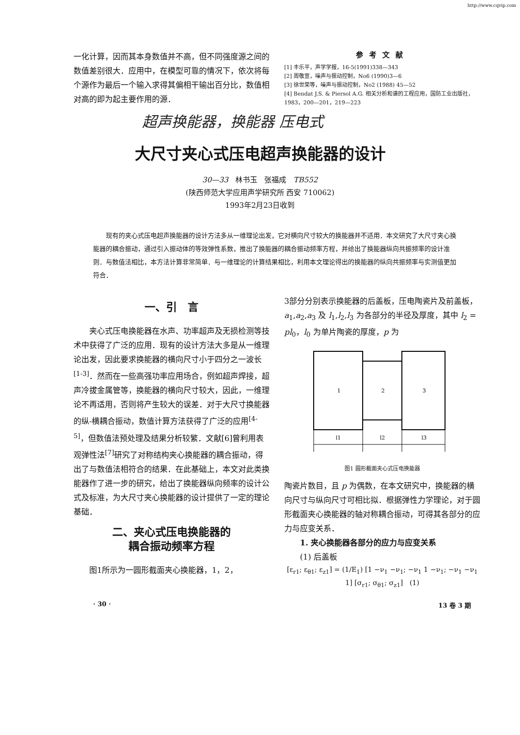http://www.cqvip.com
一化计算，因而其本身数值并不高，但不同强度源之间的数值差别很大．应用中，在模型可靠的情况下，依次将每个源作为最后一个输入求得其偏相干输出百分比，数值相对高的即为起主要作用的源．
参考文献
[1] 丰乐平，声学学报，16-5(1991)338—343
[2] 周敬宣，噪声与振动控制，No6 (1990)3—6
[3] 徐世荣等，噪声与振动控制，No2 (1988) 45—52
[4] Bendat J.S. & Piersol A.G. 相关分析和谱的工程应用，国防工业出版社，1983，200—201，219—223
超声换能器，换能器 压电式
大尺寸夹心式压电超声换能器的设计
30—33 林书玉 张福成 TB552
(陕西师范大学应用声学研究所 西安 710062)
1993年2月23日收到
现有的夹心式压电超声换能器的设计方法多从一维理论出发，它对横向尺寸较大的换能器并不适用．本文研究了大尺寸夹心换能器的耦合振动，通过引入振动体的等效弹性系数，推出了换能器的耦合振动频率方程，并给出了换能器纵向共振频率的设计准则．与数值法相比，本方法计算非常简单．与一维理论的计算结果相比，利用本文理论得出的换能器的纵向共振频率与实测值更加符合．
一、引　言
夹心式压电换能器在水声、功率超声及无损检测等技术中获得了广泛的应用．现有的设计方法大多是从一维理论出发，因此要求换能器的横向尺寸小于四分之一波长<sup>[1-3]</sup>．然而在一些高强功率应用场合，例如超声焊接，超声冷拔金属管等，换能器的横向尺寸较大，因此，一维理论不再适用，否则将产生较大的误差．对于大尺寸换能器的纵-横耦合振动，数值计算方法获得了广泛的应用<sup>[4-5]</sup>，但数值法预处理及结果分析较繁．文献[6]曾利用表观弹性法<sup>[7]</sup>研究了对称结构夹心换能器的耦合振动，得出了与数值法相符合的结果．在此基础上，本文对此类换能器作了进一步的研究，给出了换能器纵向频率的设计公式及标准，为大尺寸夹心换能器的设计提供了一定的理论基础．
二、夹心式压电换能器的
耦合振动频率方程
图1所示为一圆形截面夹心换能器，1，2，
3部分分别表示换能器的后盖板，压电陶瓷片及前盖板，a<sub>1</sub>,a<sub>2</sub>,a<sub>3</sub> 及 l<sub>1</sub>,l<sub>2</sub>,l<sub>3</sub> 为各部分的半径及厚度，其中 l<sub>2</sub> = pl<sub>0</sub>，l<sub>0</sub> 为单片陶瓷的厚度，p 为
1
2
3
l1
l2
l3
图1 圆形截面夹心式压电换能器
陶瓷片数目，且 p 为偶数，在本文研究中，换能器的横向尺寸与纵向尺寸可相比拟．根据弹性力学理论，对于圆形截面夹心换能器的轴对称耦合振动，可得其各部分的应力与应变关系．
1. 夹心换能器各部分的应力与应变关系
(1) 后盖板
[ε<sub>r1</sub>; ε<sub>θ1</sub>; ε<sub>z1</sub>] = (1/E<sub>1</sub>) [1 −ν<sub>1</sub> −ν<sub>1</sub>; −ν<sub>1</sub> 1 −ν<sub>1</sub>; −ν<sub>1</sub> −ν<sub>1</sub> 1] [σ<sub>r1</sub>; σ<sub>θ1</sub>; σ<sub>z1</sub>] (1)
· 30 · 13 卷 3 期